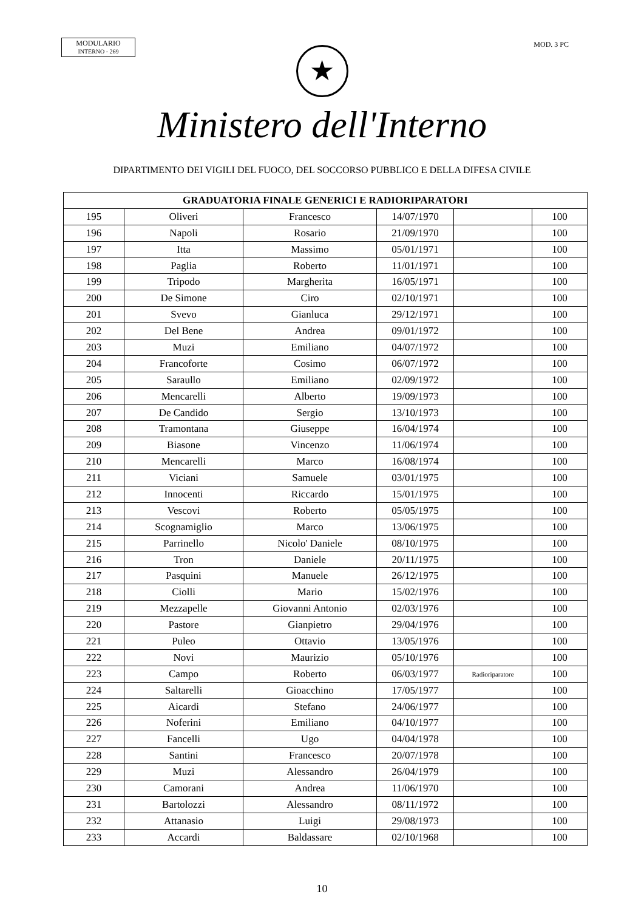MODULARIO
INTERNO - 269
MOD. 3 PC
★
Ministero dell'Interno
DIPARTIMENTO DEI VIGILI DEL FUOCO, DEL SOCCORSO PUBBLICO E DELLA DIFESA CIVILE
| GRADUATORIA FINALE GENERICI E RADIORIPARATORI | | | | | |
| --- | --- | --- | --- | --- | --- |
| 195 | Oliveri | Francesco | 14/07/1970 | | 100 |
| 196 | Napoli | Rosario | 21/09/1970 | | 100 |
| 197 | Itta | Massimo | 05/01/1971 | | 100 |
| 198 | Paglia | Roberto | 11/01/1971 | | 100 |
| 199 | Tripodo | Margherita | 16/05/1971 | | 100 |
| 200 | De Simone | Ciro | 02/10/1971 | | 100 |
| 201 | Svevo | Gianluca | 29/12/1971 | | 100 |
| 202 | Del Bene | Andrea | 09/01/1972 | | 100 |
| 203 | Muzi | Emiliano | 04/07/1972 | | 100 |
| 204 | Francoforte | Cosimo | 06/07/1972 | | 100 |
| 205 | Saraullo | Emiliano | 02/09/1972 | | 100 |
| 206 | Mencarelli | Alberto | 19/09/1973 | | 100 |
| 207 | De Candido | Sergio | 13/10/1973 | | 100 |
| 208 | Tramontana | Giuseppe | 16/04/1974 | | 100 |
| 209 | Biasone | Vincenzo | 11/06/1974 | | 100 |
| 210 | Mencarelli | Marco | 16/08/1974 | | 100 |
| 211 | Viciani | Samuele | 03/01/1975 | | 100 |
| 212 | Innocenti | Riccardo | 15/01/1975 | | 100 |
| 213 | Vescovi | Roberto | 05/05/1975 | | 100 |
| 214 | Scognamiglio | Marco | 13/06/1975 | | 100 |
| 215 | Parrinello | Nicolo' Daniele | 08/10/1975 | | 100 |
| 216 | Tron | Daniele | 20/11/1975 | | 100 |
| 217 | Pasquini | Manuele | 26/12/1975 | | 100 |
| 218 | Ciolli | Mario | 15/02/1976 | | 100 |
| 219 | Mezzapelle | Giovanni Antonio | 02/03/1976 | | 100 |
| 220 | Pastore | Gianpietro | 29/04/1976 | | 100 |
| 221 | Puleo | Ottavio | 13/05/1976 | | 100 |
| 222 | Novi | Maurizio | 05/10/1976 | | 100 |
| 223 | Campo | Roberto | 06/03/1977 | Radioriparatore | 100 |
| 224 | Saltarelli | Gioacchino | 17/05/1977 | | 100 |
| 225 | Aicardi | Stefano | 24/06/1977 | | 100 |
| 226 | Noferini | Emiliano | 04/10/1977 | | 100 |
| 227 | Fancelli | Ugo | 04/04/1978 | | 100 |
| 228 | Santini | Francesco | 20/07/1978 | | 100 |
| 229 | Muzi | Alessandro | 26/04/1979 | | 100 |
| 230 | Camorani | Andrea | 11/06/1970 | | 100 |
| 231 | Bartolozzi | Alessandro | 08/11/1972 | | 100 |
| 232 | Attanasio | Luigi | 29/08/1973 | | 100 |
| 233 | Accardi | Baldassare | 02/10/1968 | | 100 |
10